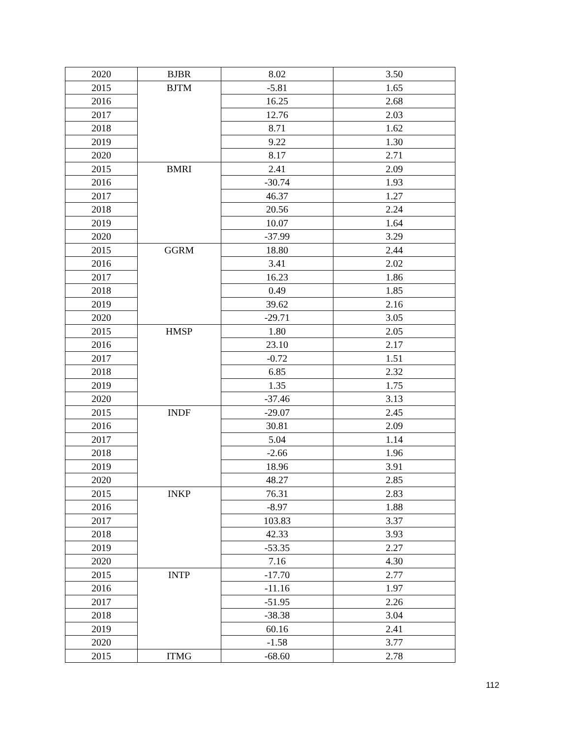| 2020 | BJBR | 8.02 | 3.50 |
| 2015 | BJTM | -5.81 | 1.65 |
| 2016 | | 16.25 | 2.68 |
| 2017 | | 12.76 | 2.03 |
| 2018 | | 8.71 | 1.62 |
| 2019 | | 9.22 | 1.30 |
| 2020 | | 8.17 | 2.71 |
| 2015 | BMRI | 2.41 | 2.09 |
| 2016 | | -30.74 | 1.93 |
| 2017 | | 46.37 | 1.27 |
| 2018 | | 20.56 | 2.24 |
| 2019 | | 10.07 | 1.64 |
| 2020 | | -37.99 | 3.29 |
| 2015 | GGRM | 18.80 | 2.44 |
| 2016 | | 3.41 | 2.02 |
| 2017 | | 16.23 | 1.86 |
| 2018 | | 0.49 | 1.85 |
| 2019 | | 39.62 | 2.16 |
| 2020 | | -29.71 | 3.05 |
| 2015 | HMSP | 1.80 | 2.05 |
| 2016 | | 23.10 | 2.17 |
| 2017 | | -0.72 | 1.51 |
| 2018 | | 6.85 | 2.32 |
| 2019 | | 1.35 | 1.75 |
| 2020 | | -37.46 | 3.13 |
| 2015 | INDF | -29.07 | 2.45 |
| 2016 | | 30.81 | 2.09 |
| 2017 | | 5.04 | 1.14 |
| 2018 | | -2.66 | 1.96 |
| 2019 | | 18.96 | 3.91 |
| 2020 | | 48.27 | 2.85 |
| 2015 | INKP | 76.31 | 2.83 |
| 2016 | | -8.97 | 1.88 |
| 2017 | | 103.83 | 3.37 |
| 2018 | | 42.33 | 3.93 |
| 2019 | | -53.35 | 2.27 |
| 2020 | | 7.16 | 4.30 |
| 2015 | INTP | -17.70 | 2.77 |
| 2016 | | -11.16 | 1.97 |
| 2017 | | -51.95 | 2.26 |
| 2018 | | -38.38 | 3.04 |
| 2019 | | 60.16 | 2.41 |
| 2020 | | -1.58 | 3.77 |
| 2015 | ITMG | -68.60 | 2.78 |
112